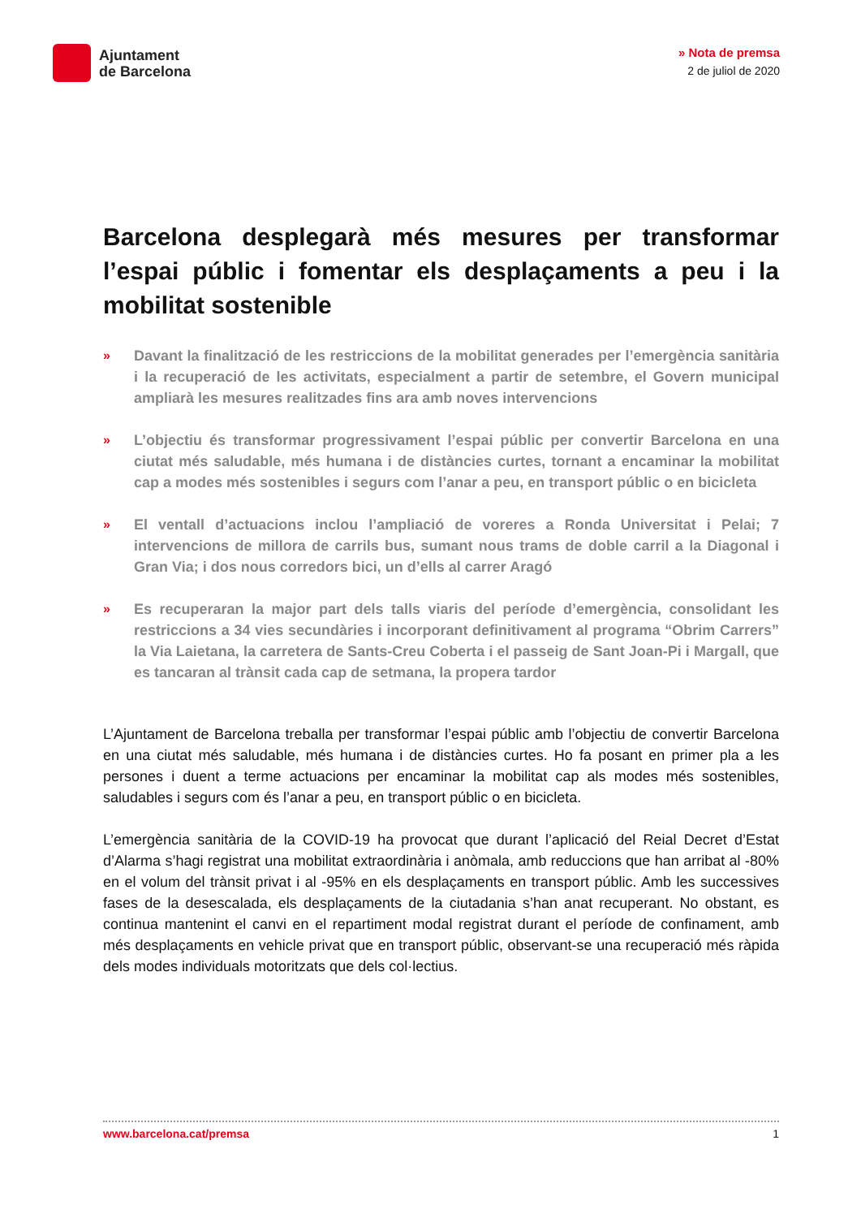Ajuntament
de Barcelona
» Nota de premsa
2 de juliol de 2020
Barcelona desplegarà més mesures per transformar l’espai públic i fomentar els desplaçaments a peu i la mobilitat sostenible
» Davant la finalització de les restriccions de la mobilitat generades per l’emergència sanitària i la recuperació de les activitats, especialment a partir de setembre, el Govern municipal ampliarà les mesures realitzades fins ara amb noves intervencions
» L’objectiu és transformar progressivament l’espai públic per convertir Barcelona en una ciutat més saludable, més humana i de distàncies curtes, tornant a encaminar la mobilitat cap a modes més sostenibles i segurs com l’anar a peu, en transport públic o en bicicleta
» El ventall d’actuacions inclou l’ampliació de voreres a Ronda Universitat i Pelai; 7 intervencions de millora de carrils bus, sumant nous trams de doble carril a la Diagonal i Gran Via; i dos nous corredors bici, un d’ells al carrer Aragó
» Es recuperaran la major part dels talls viaris del període d’emergència, consolidant les restriccions a 34 vies secundàries i incorporant definitivament al programa “Obrim Carrers” la Via Laietana, la carretera de Sants-Creu Coberta i el passeig de Sant Joan-Pi i Margall, que es tancaran al trànsit cada cap de setmana, la propera tardor
L’Ajuntament de Barcelona treballa per transformar l’espai públic amb l’objectiu de convertir Barcelona en una ciutat més saludable, més humana i de distàncies curtes. Ho fa posant en primer pla a les persones i duent a terme actuacions per encaminar la mobilitat cap als modes més sostenibles, saludables i segurs com és l’anar a peu, en transport públic o en bicicleta.
L’emergència sanitària de la COVID-19 ha provocat que durant l’aplicació del Reial Decret d’Estat d’Alarma s’hagi registrat una mobilitat extraordinària i anòmala, amb reduccions que han arribat al -80% en el volum del trànsit privat i al -95% en els desplaçaments en transport públic. Amb les successives fases de la desescalada, els desplaçaments de la ciutadania s’han anat recuperant. No obstant, es continua mantenint el canvi en el repartiment modal registrat durant el període de confinament, amb més desplaçaments en vehicle privat que en transport públic, observant-se una recuperació més ràpida dels modes individuals motoritzats que dels col·lectius.
www.barcelona.cat/premsa 1